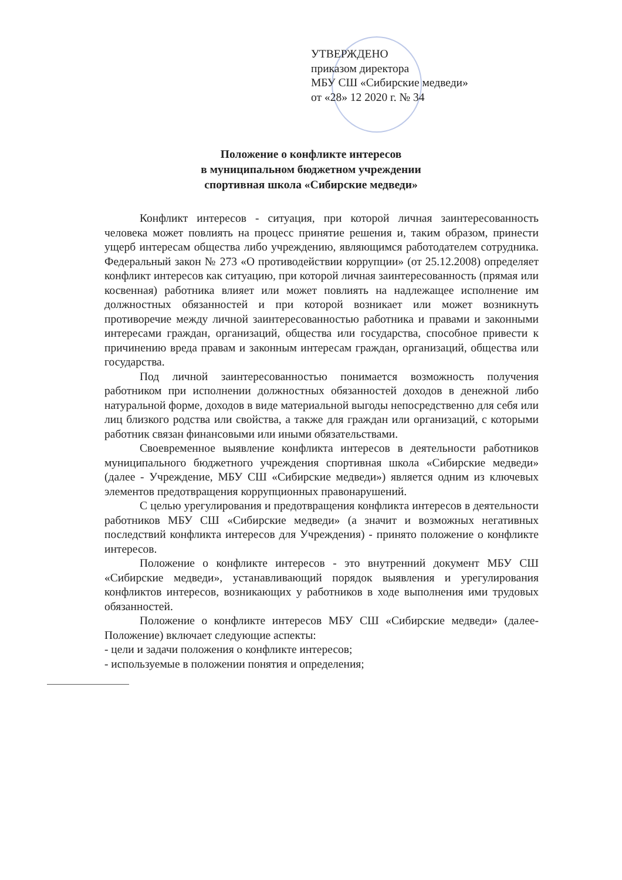УТВЕРЖДЕНО
приказом директора
МБУ СШ «Сибирские медведи»
от «28» 12 2020 г. № 34
Положение о конфликте интересов
в муниципальном бюджетном учреждении
спортивная школа «Сибирские медведи»
Конфликт интересов - ситуация, при которой личная заинтересованность человека может повлиять на процесс принятие решения и, таким образом, принести ущерб интересам общества либо учреждению, являющимся работодателем сотрудника. Федеральный закон № 273 «О противодействии коррупции» (от 25.12.2008) определяет конфликт интересов как ситуацию, при которой личная заинтересованность (прямая или косвенная) работника влияет или может повлиять на надлежащее исполнение им должностных обязанностей и при которой возникает или может возникнуть противоречие между личной заинтересованностью работника и правами и законными интересами граждан, организаций, общества или государства, способное привести к причинению вреда правам и законным интересам граждан, организаций, общества или государства.
Под личной заинтересованностью понимается возможность получения работником при исполнении должностных обязанностей доходов в денежной либо натуральной форме, доходов в виде материальной выгоды непосредственно для себя или лиц близкого родства или свойства, а также для граждан или организаций, с которыми работник связан финансовыми или иными обязательствами.
Своевременное выявление конфликта интересов в деятельности работников муниципального бюджетного учреждения спортивная школа «Сибирские медведи» (далее - Учреждение, МБУ СШ «Сибирские медведи») является одним из ключевых элементов предотвращения коррупционных правонарушений.
С целью урегулирования и предотвращения конфликта интересов в деятельности работников МБУ СШ «Сибирские медведи» (а значит и возможных негативных последствий конфликта интересов для Учреждения) - принято положение о конфликте интересов.
Положение о конфликте интересов - это внутренний документ МБУ СШ «Сибирские медведи», устанавливающий порядок выявления и урегулирования конфликтов интересов, возникающих у работников в ходе выполнения ими трудовых обязанностей.
Положение о конфликте интересов МБУ СШ «Сибирские медведи» (далее-Положение) включает следующие аспекты:
- цели и задачи положения о конфликте интересов;
- используемые в положении понятия и определения;